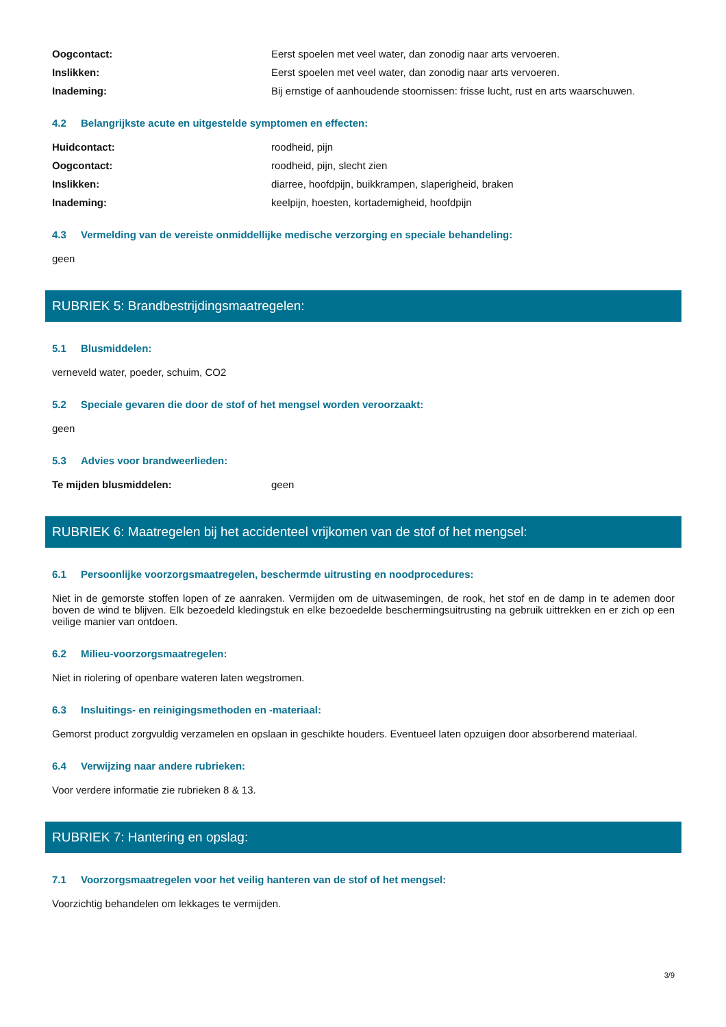Oogcontact: Eerst spoelen met veel water, dan zonodig naar arts vervoeren.
Inslikken: Eerst spoelen met veel water, dan zonodig naar arts vervoeren.
Inademing: Bij ernstige of aanhoudende stoornissen: frisse lucht, rust en arts waarschuwen.
4.2 Belangrijkste acute en uitgestelde symptomen en effecten:
Huidcontact: roodheid, pijn
Oogcontact: roodheid, pijn, slecht zien
Inslikken: diarree, hoofdpijn, buikkrampen, slaperigheid, braken
Inademing: keelpijn, hoesten, kortademigheid, hoofdpijn
4.3 Vermelding van de vereiste onmiddellijke medische verzorging en speciale behandeling:
geen
RUBRIEK 5: Brandbestrijdingsmaatregelen:
5.1 Blusmiddelen:
verneveld water, poeder, schuim, CO2
5.2 Speciale gevaren die door de stof of het mengsel worden veroorzaakt:
geen
5.3 Advies voor brandweerlieden:
Te mijden blusmiddelen: geen
RUBRIEK 6: Maatregelen bij het accidenteel vrijkomen van de stof of het mengsel:
6.1 Persoonlijke voorzorgsmaatregelen, beschermde uitrusting en noodprocedures:
Niet in de gemorste stoffen lopen of ze aanraken. Vermijden om de uitwasemingen, de rook, het stof en de damp in te ademen door boven de wind te blijven. Elk bezoedeld kledingstuk en elke bezoedelde beschermingsuitrusting na gebruik uittrekken en er zich op een veilige manier van ontdoen.
6.2 Milieu-voorzorgsmaatregelen:
Niet in riolering of openbare wateren laten wegstromen.
6.3 Insluitings- en reinigingsmethoden en -materiaal:
Gemorst product zorgvuldig verzamelen en opslaan in geschikte houders. Eventueel laten opzuigen door absorberend materiaal.
6.4 Verwijzing naar andere rubrieken:
Voor verdere informatie zie rubrieken 8 & 13.
RUBRIEK 7: Hantering en opslag:
7.1 Voorzorgsmaatregelen voor het veilig hanteren van de stof of het mengsel:
Voorzichtig behandelen om lekkages te vermijden.
3/9